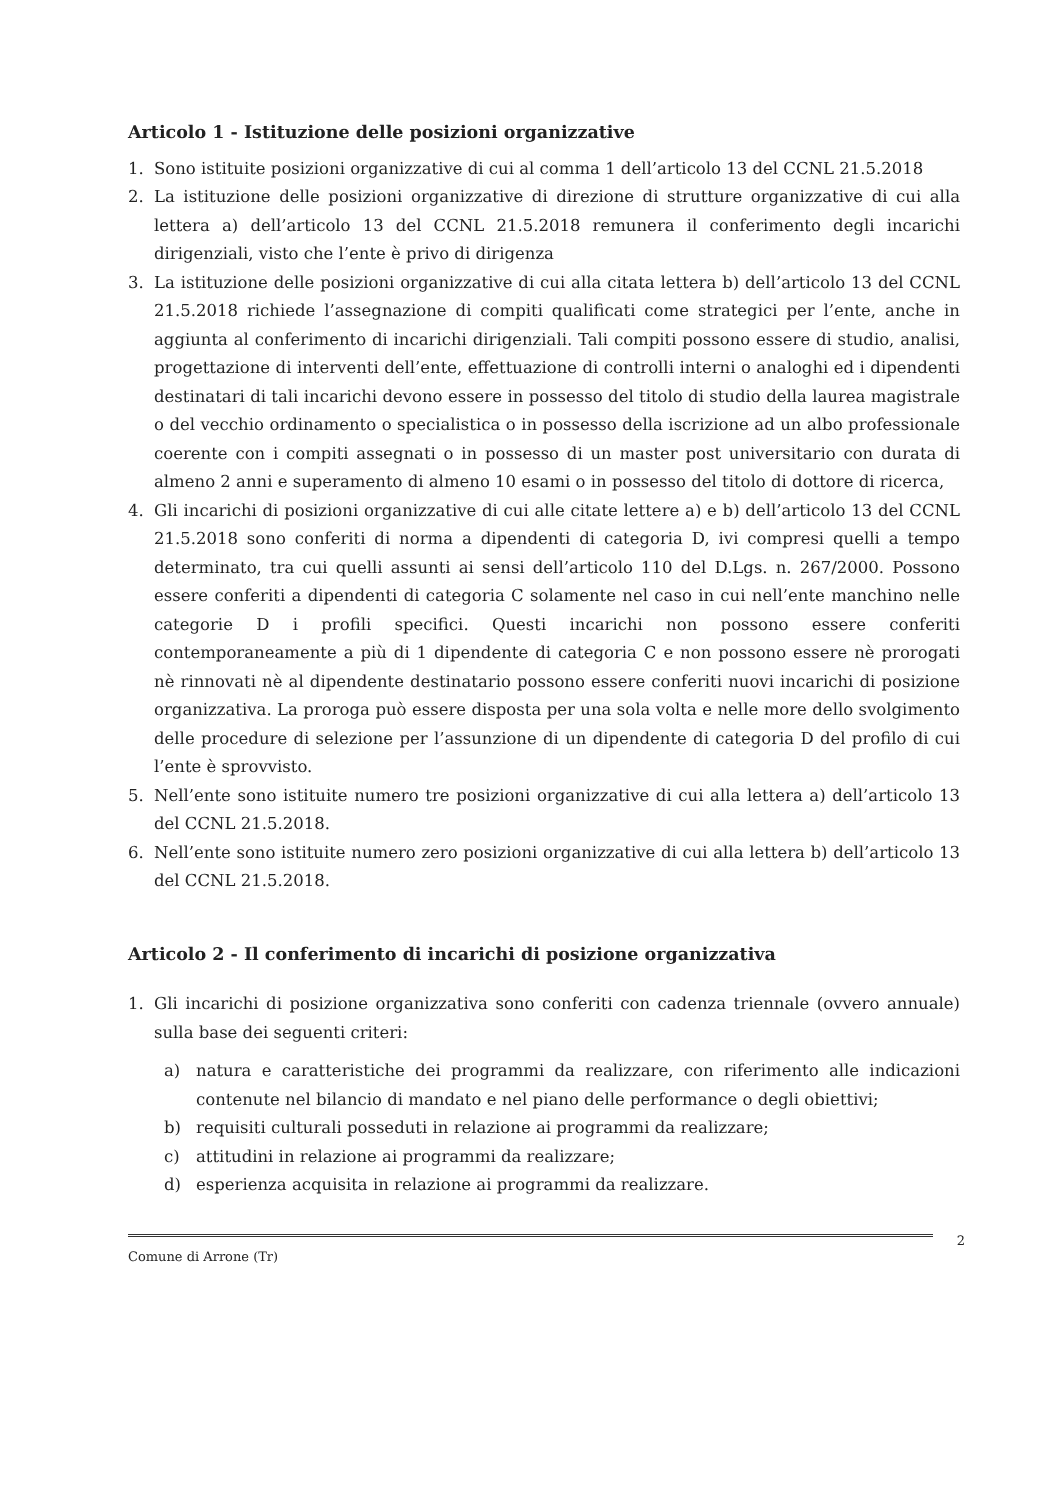Articolo 1 - Istituzione delle posizioni organizzative
1. Sono istituite posizioni organizzative di cui al comma 1 dell’articolo 13 del CCNL 21.5.2018
2. La istituzione delle posizioni organizzative di direzione di strutture organizzative di cui alla lettera a) dell’articolo 13 del CCNL 21.5.2018 remunera il conferimento degli incarichi dirigenziali, visto che l’ente è privo di dirigenza
3. La istituzione delle posizioni organizzative di cui alla citata lettera b) dell’articolo 13 del CCNL 21.5.2018 richiede l’assegnazione di compiti qualificati come strategici per l’ente, anche in aggiunta al conferimento di incarichi dirigenziali. Tali compiti possono essere di studio, analisi, progettazione di interventi dell’ente, effettuazione di controlli interni o analoghi ed i dipendenti destinatari di tali incarichi devono essere in possesso del titolo di studio della laurea magistrale o del vecchio ordinamento o specialistica o in possesso della iscrizione ad un albo professionale coerente con i compiti assegnati o in possesso di un master post universitario con durata di almeno 2 anni e superamento di almeno 10 esami o in possesso del titolo di dottore di ricerca,
4. Gli incarichi di posizioni organizzative di cui alle citate lettere a) e b) dell’articolo 13 del CCNL 21.5.2018 sono conferiti di norma a dipendenti di categoria D, ivi compresi quelli a tempo determinato, tra cui quelli assunti ai sensi dell’articolo 110 del D.Lgs. n. 267/2000. Possono essere conferiti a dipendenti di categoria C solamente nel caso in cui nell’ente manchino nelle categorie D i profili specifici. Questi incarichi non possono essere conferiti contemporaneamente a più di 1 dipendente di categoria C e non possono essere nè prorogati nè rinnovati nè al dipendente destinatario possono essere conferiti nuovi incarichi di posizione organizzativa. La proroga può essere disposta per una sola volta e nelle more dello svolgimento delle procedure di selezione per l’assunzione di un dipendente di categoria D del profilo di cui l’ente è sprovvisto.
5. Nell’ente sono istituite numero tre posizioni organizzative di cui alla lettera a) dell’articolo 13 del CCNL 21.5.2018.
6. Nell’ente sono istituite numero zero posizioni organizzative di cui alla lettera b) dell’articolo 13 del CCNL 21.5.2018.
Articolo 2 - Il conferimento di incarichi di posizione organizzativa
1. Gli incarichi di posizione organizzativa sono conferiti con cadenza triennale (ovvero annuale) sulla base dei seguenti criteri:
a) natura e caratteristiche dei programmi da realizzare, con riferimento alle indicazioni contenute nel bilancio di mandato e nel piano delle performance o degli obiettivi;
b) requisiti culturali posseduti in relazione ai programmi da realizzare;
c) attitudini in relazione ai programmi da realizzare;
d) esperienza acquisita in relazione ai programmi da realizzare.
2
Comune di Arrone (Tr)